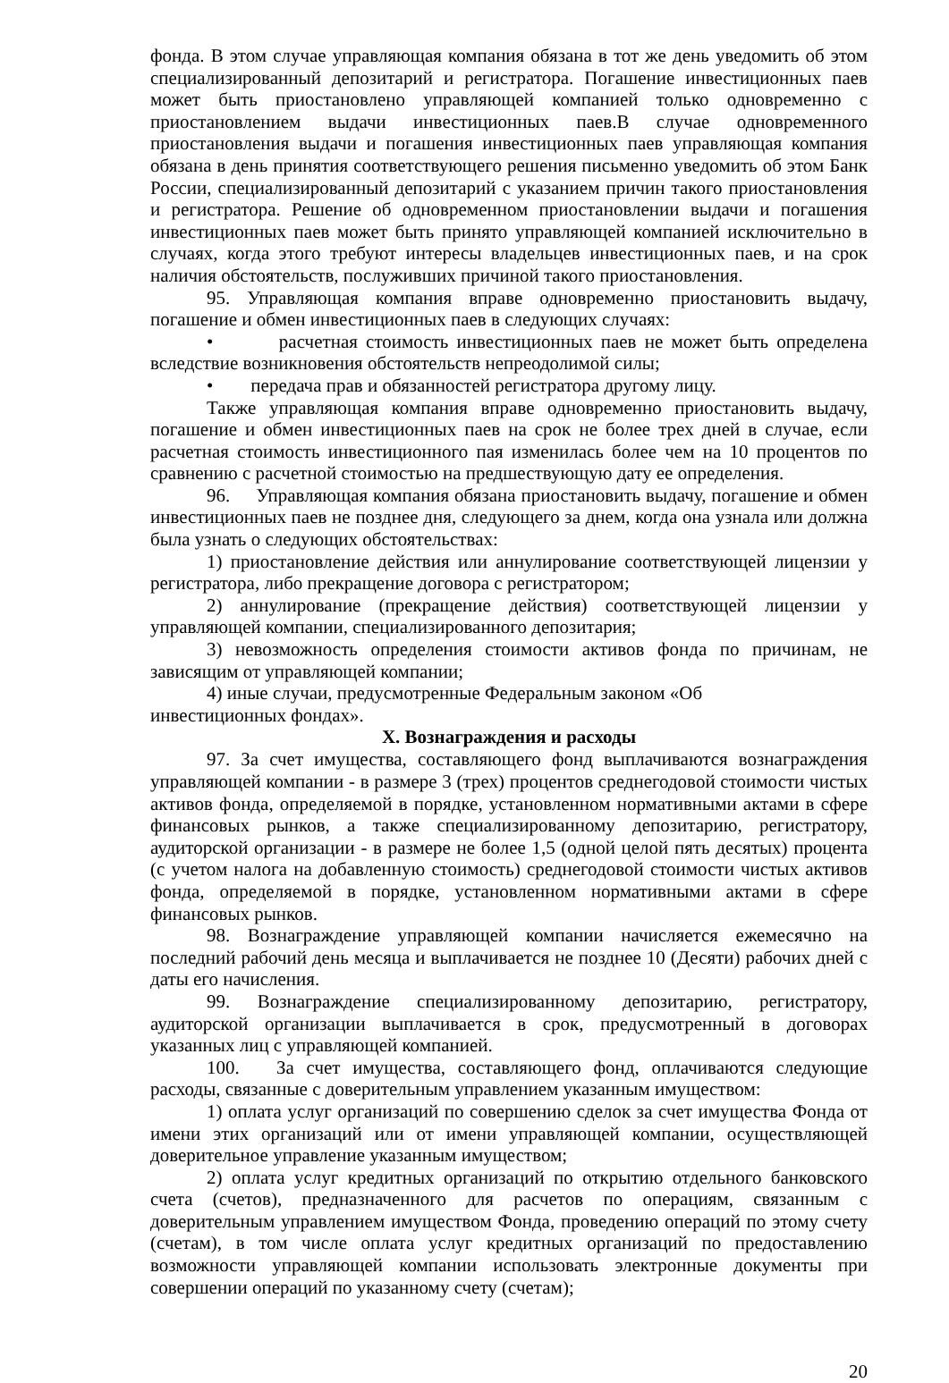фонда. В этом случае управляющая компания обязана в тот же день уведомить об этом специализированный депозитарий и регистратора. Погашение инвестиционных паев может быть приостановлено управляющей компанией только одновременно с приостановлением выдачи инвестиционных паев.В случае одновременного приостановления выдачи и погашения инвестиционных паев управляющая компания обязана в день принятия соответствующего решения письменно уведомить об этом Банк России, специализированный депозитарий с указанием причин такого приостановления и регистратора. Решение об одновременном приостановлении выдачи и погашения инвестиционных паев может быть принято управляющей компанией исключительно в случаях, когда этого требуют интересы владельцев инвестиционных паев, и на срок наличия обстоятельств, послуживших причиной такого приостановления.
95. Управляющая компания вправе одновременно приостановить выдачу, погашение и обмен инвестиционных паев в следующих случаях:
• расчетная стоимость инвестиционных паев не может быть определена вследствие возникновения обстоятельств непреодолимой силы;
• передача прав и обязанностей регистратора другому лицу.
Также управляющая компания вправе одновременно приостановить выдачу, погашение и обмен инвестиционных паев на срок не более трех дней в случае, если расчетная стоимость инвестиционного пая изменилась более чем на 10 процентов по сравнению с расчетной стоимостью на предшествующую дату ее определения.
96. Управляющая компания обязана приостановить выдачу, погашение и обмен инвестиционных паев не позднее дня, следующего за днем, когда она узнала или должна была узнать о следующих обстоятельствах:
1) приостановление действия или аннулирование соответствующей лицензии у регистратора, либо прекращение договора с регистратором;
2) аннулирование (прекращение действия) соответствующей лицензии у управляющей компании, специализированного депозитария;
3) невозможность определения стоимости активов фонда по причинам, не зависящим от управляющей компании;
4) иные случаи, предусмотренные Федеральным законом «Об
инвестиционных фондах».
X. Вознаграждения и расходы
97. За счет имущества, составляющего фонд выплачиваются вознаграждения управляющей компании - в размере 3 (трех) процентов среднегодовой стоимости чистых активов фонда, определяемой в порядке, установленном нормативными актами в сфере финансовых рынков, а также специализированному депозитарию, регистратору, аудиторской организации - в размере не более 1,5 (одной целой пять десятых) процента (с учетом налога на добавленную стоимость) среднегодовой стоимости чистых активов фонда, определяемой в порядке, установленном нормативными актами в сфере финансовых рынков.
98. Вознаграждение управляющей компании начисляется ежемесячно на последний рабочий день месяца и выплачивается не позднее 10 (Десяти) рабочих дней с даты его начисления.
99. Вознаграждение специализированному депозитарию, регистратору, аудиторской организации выплачивается в срок, предусмотренный в договорах указанных лиц с управляющей компанией.
100. За счет имущества, составляющего фонд, оплачиваются следующие расходы, связанные с доверительным управлением указанным имуществом:
1) оплата услуг организаций по совершению сделок за счет имущества Фонда от имени этих организаций или от имени управляющей компании, осуществляющей доверительное управление указанным имуществом;
2) оплата услуг кредитных организаций по открытию отдельного банковского счета (счетов), предназначенного для расчетов по операциям, связанным с доверительным управлением имуществом Фонда, проведению операций по этому счету (счетам), в том числе оплата услуг кредитных организаций по предоставлению возможности управляющей компании использовать электронные документы при совершении операций по указанному счету (счетам);
20